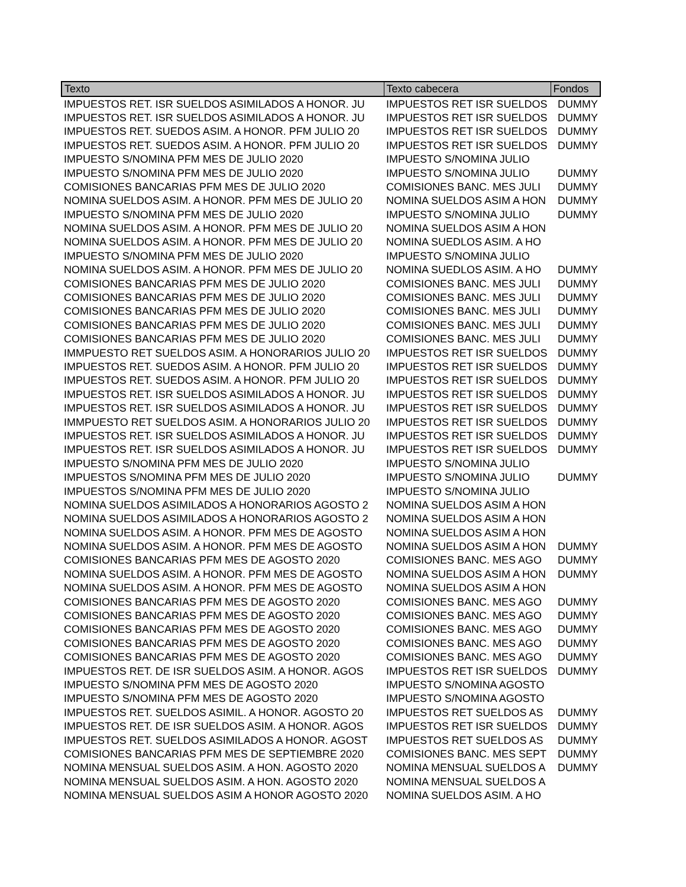| Texto | Texto cabecera | Fondos |
| --- | --- | --- |
| IMPUESTOS RET. ISR SUELDOS ASIMILADOS A HONOR. JU | IMPUESTOS RET ISR SUELDOS | DUMMY |
| IMPUESTOS RET. ISR SUELDOS ASIMILADOS A HONOR. JU | IMPUESTOS RET ISR SUELDOS | DUMMY |
| IMPUESTOS RET. SUEDOS ASIM. A HONOR. PFM JULIO 20 | IMPUESTOS RET ISR SUELDOS | DUMMY |
| IMPUESTOS RET. SUEDOS ASIM. A HONOR. PFM JULIO 20 | IMPUESTOS RET ISR SUELDOS | DUMMY |
| IMPUESTO S/NOMINA PFM MES DE JULIO 2020 | IMPUESTO S/NOMINA JULIO | |
| IMPUESTO S/NOMINA PFM MES DE JULIO 2020 | IMPUESTO S/NOMINA JULIO | DUMMY |
| COMISIONES BANCARIAS PFM MES DE JULIO 2020 | COMISIONES BANC. MES JULI | DUMMY |
| NOMINA SUELDOS ASIM. A HONOR. PFM MES DE JULIO 20 | NOMINA SUELDOS ASIM A HON | DUMMY |
| IMPUESTO S/NOMINA PFM MES DE JULIO 2020 | IMPUESTO S/NOMINA JULIO | DUMMY |
| NOMINA SUELDOS ASIM. A HONOR. PFM MES DE JULIO 20 | NOMINA SUELDOS ASIM A HON | |
| NOMINA SUELDOS ASIM. A HONOR. PFM MES DE JULIO 20 | NOMINA SUEDLOS ASIM. A HO | |
| IMPUESTO S/NOMINA PFM MES DE JULIO 2020 | IMPUESTO S/NOMINA JULIO | |
| NOMINA SUELDOS ASIM. A HONOR. PFM MES DE JULIO 20 | NOMINA SUEDLOS ASIM. A HO | DUMMY |
| COMISIONES BANCARIAS PFM MES DE JULIO 2020 | COMISIONES BANC. MES JULI | DUMMY |
| COMISIONES BANCARIAS PFM MES DE JULIO 2020 | COMISIONES BANC. MES JULI | DUMMY |
| COMISIONES BANCARIAS PFM MES DE JULIO 2020 | COMISIONES BANC. MES JULI | DUMMY |
| COMISIONES BANCARIAS PFM MES DE JULIO 2020 | COMISIONES BANC. MES JULI | DUMMY |
| COMISIONES BANCARIAS PFM MES DE JULIO 2020 | COMISIONES BANC. MES JULI | DUMMY |
| IMMPUESTO RET SUELDOS ASIM. A HONORARIOS JULIO 20 | IMPUESTOS RET ISR SUELDOS | DUMMY |
| IMPUESTOS RET. SUEDOS ASIM. A HONOR. PFM JULIO 20 | IMPUESTOS RET ISR SUELDOS | DUMMY |
| IMPUESTOS RET. SUEDOS ASIM. A HONOR. PFM JULIO 20 | IMPUESTOS RET ISR SUELDOS | DUMMY |
| IMPUESTOS RET. ISR SUELDOS ASIMILADOS A HONOR. JU | IMPUESTOS RET ISR SUELDOS | DUMMY |
| IMPUESTOS RET. ISR SUELDOS ASIMILADOS A HONOR. JU | IMPUESTOS RET ISR SUELDOS | DUMMY |
| IMMPUESTO RET SUELDOS ASIM. A HONORARIOS JULIO 20 | IMPUESTOS RET ISR SUELDOS | DUMMY |
| IMPUESTOS RET. ISR SUELDOS ASIMILADOS A HONOR. JU | IMPUESTOS RET ISR SUELDOS | DUMMY |
| IMPUESTOS RET. ISR SUELDOS ASIMILADOS A HONOR. JU | IMPUESTOS RET ISR SUELDOS | DUMMY |
| IMPUESTO S/NOMINA PFM MES DE JULIO 2020 | IMPUESTO S/NOMINA JULIO | |
| IMPUESTOS S/NOMINA PFM MES DE JULIO 2020 | IMPUESTO S/NOMINA JULIO | DUMMY |
| IMPUESTOS S/NOMINA PFM MES DE JULIO 2020 | IMPUESTO S/NOMINA JULIO | |
| NOMINA SUELDOS ASIMILADOS A HONORARIOS AGOSTO 2 | NOMINA SUELDOS ASIM A HON | |
| NOMINA SUELDOS ASIMILADOS A HONORARIOS AGOSTO 2 | NOMINA SUELDOS ASIM A HON | |
| NOMINA SUELDOS ASIM. A HONOR. PFM MES DE AGOSTO | NOMINA SUELDOS ASIM A HON | |
| NOMINA SUELDOS ASIM. A HONOR. PFM MES DE AGOSTO | NOMINA SUELDOS ASIM A HON | DUMMY |
| COMISIONES BANCARIAS PFM MES DE AGOSTO 2020 | COMISIONES BANC. MES AGO | DUMMY |
| NOMINA SUELDOS ASIM. A HONOR. PFM MES DE AGOSTO | NOMINA SUELDOS ASIM A HON | DUMMY |
| NOMINA SUELDOS ASIM. A HONOR. PFM MES DE AGOSTO | NOMINA SUELDOS ASIM A HON | |
| COMISIONES BANCARIAS PFM MES DE AGOSTO 2020 | COMISIONES BANC. MES AGO | DUMMY |
| COMISIONES BANCARIAS PFM MES DE AGOSTO 2020 | COMISIONES BANC. MES AGO | DUMMY |
| COMISIONES BANCARIAS PFM MES DE AGOSTO 2020 | COMISIONES BANC. MES AGO | DUMMY |
| COMISIONES BANCARIAS PFM MES DE AGOSTO 2020 | COMISIONES BANC. MES AGO | DUMMY |
| COMISIONES BANCARIAS PFM MES DE AGOSTO 2020 | COMISIONES BANC. MES AGO | DUMMY |
| IMPUESTOS RET. DE ISR SUELDOS ASIM. A HONOR. AGOS | IMPUESTOS RET ISR SUELDOS | DUMMY |
| IMPUESTO S/NOMINA PFM MES DE AGOSTO 2020 | IMPUESTO S/NOMINA AGOSTO | |
| IMPUESTO S/NOMINA PFM MES DE AGOSTO 2020 | IMPUESTO S/NOMINA AGOSTO | |
| IMPUESTOS RET. SUELDOS ASIMIL. A HONOR. AGOSTO 20 | IMPUESTOS RET SUELDOS AS | DUMMY |
| IMPUESTOS RET. DE ISR SUELDOS ASIM. A HONOR. AGOS | IMPUESTOS RET ISR SUELDOS | DUMMY |
| IMPUESTOS RET. SUELDOS ASIMILADOS A HONOR. AGOST | IMPUESTOS RET SUELDOS AS | DUMMY |
| COMISIONES BANCARIAS PFM MES DE SEPTIEMBRE 2020 | COMISIONES BANC. MES SEPT | DUMMY |
| NOMINA MENSUAL SUELDOS ASIM. A HON. AGOSTO 2020 | NOMINA MENSUAL SUELDOS A | DUMMY |
| NOMINA MENSUAL SUELDOS ASIM. A HON. AGOSTO 2020 | NOMINA MENSUAL SUELDOS A | |
| NOMINA MENSUAL SUELDOS ASIM A HONOR AGOSTO 2020 | NOMINA SUELDOS ASIM. A HO | |